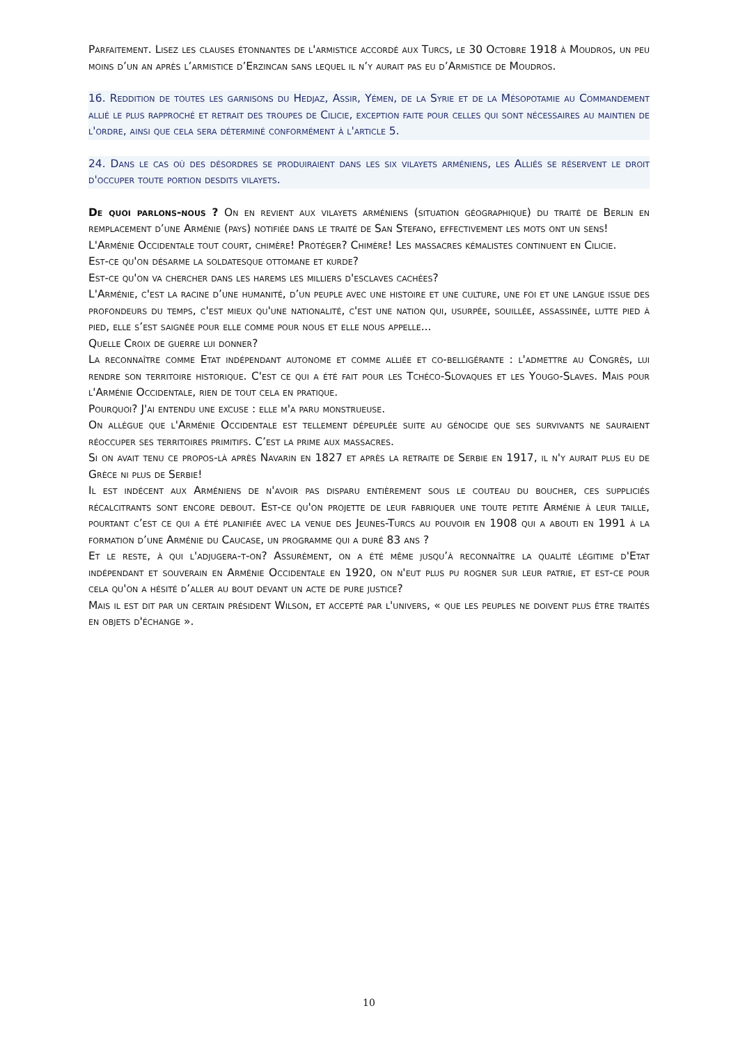Parfaitement. Lisez les clauses étonnantes de l'armistice accordé aux Turcs, le 30 Octobre 1918 à Moudros, un peu moins d’un an après l’armistice d’Erzincan sans lequel il n’y aurait pas eu d’Armistice de Moudros.
16. Reddition de toutes les garnisons du Hedjaz, Assir, Yémen, de la Syrie et de la Mésopotamie au Commandement allié le plus rapproché et retrait des troupes de Cilicie, exception faite pour celles qui sont nécessaires au maintien de l'ordre, ainsi que cela sera déterminé conformément à l'article 5.
24. Dans le cas où des désordres se produiraient dans les six vilayets arméniens, les Alliés se réservent le droit d'occuper toute portion desdits vilayets.
De quoi parlons-nous ? On en revient aux vilayets arméniens (situation géographique) du traité de Berlin en remplacement d’une Arménie (pays) notifiée dans le traité de San Stefano, effectivement les mots ont un sens!
L'Arménie Occidentale tout court, chimère! Protéger? Chimère! Les massacres kémalistes continuent en Cilicie.
Est-ce qu'on désarme la soldatesque ottomane et kurde?
Est-ce qu'on va chercher dans les harems les milliers d'esclaves cachées?
L'Arménie, c'est la racine d’une humanité, d’un peuple avec une histoire et une culture, une foi et une langue issue des profondeurs du temps, c'est mieux qu'une nationalité, c'est une nation qui, usurpée, souillée, assassinée, lutte pied à pied, elle s’est saignée pour elle comme pour nous et elle nous appelle...
Quelle Croix de guerre lui donner?
La reconnaître comme Etat indépendant autonome et comme alliée et co-belligérante : l'admettre au Congrès, lui rendre son territoire historique. C'est ce qui a été fait pour les Tchéco-Slovaques et les Yougo-Slaves. Mais pour l'Arménie Occidentale, rien de tout cela en pratique.
Pourquoi? J'ai entendu une excuse : elle m'a paru monstrueuse.
On allègue que l'Arménie Occidentale est tellement dépeuplée suite au génocide que ses survivants ne sauraient réoccuper ses territoires primitifs. C’est la prime aux massacres.
Si on avait tenu ce propos-là après Navarin en 1827 et après la retraite de Serbie en 1917, il n'y aurait plus eu de Grèce ni plus de Serbie!
Il est indécent aux Arméniens de n'avoir pas disparu entièrement sous le couteau du boucher, ces suppliciés récalcitrants sont encore debout. Est-ce qu'on projette de leur fabriquer une toute petite Arménie à leur taille, pourtant c’est ce qui a été planifiée avec la venue des Jeunes-Turcs au pouvoir en 1908 qui a abouti en 1991 à la formation d’une Arménie du Caucase, un programme qui a duré 83 ans ?
Et le reste, à qui l'adjugera-t-on? Assurément, on a été même jusqu’à reconnaître la qualité légitime d'Etat indépendant et souverain en Arménie Occidentale en 1920, on n'eut plus pu rogner sur leur patrie, et est-ce pour cela qu'on a hésité d’aller au bout devant un acte de pure justice?
Mais il est dit par un certain président Wilson, et accepté par l'univers, « que les peuples ne doivent plus être traités en objets d'échange ».
10